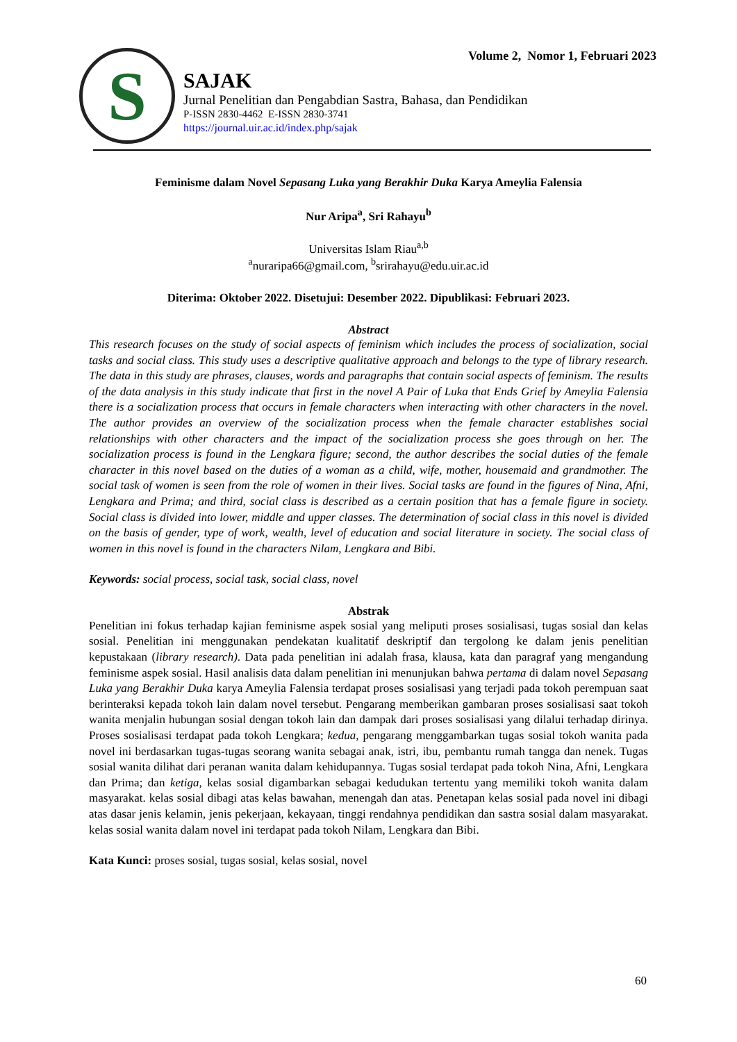Volume 2, Nomor 1, Februari 2023
S
SAJAK
Jurnal Penelitian dan Pengabdian Sastra, Bahasa, dan Pendidikan
P-ISSN 2830-4462 E-ISSN 2830-3741
https://journal.uir.ac.id/index.php/sajak
Feminisme dalam Novel Sepasang Luka yang Berakhir Duka Karya Ameylia Falensia
Nur Aripa<sup>a</sup>, Sri Rahayu<sup>b</sup>
Universitas Islam Riau<sup>a,b</sup>
<sup>a</sup> nuraripa66@gmail.com, <sup>b</sup>srirahayu@edu.uir.ac.id
Diterima: Oktober 2022. Disetujui: Desember 2022. Dipublikasi: Februari 2023.
Abstract
This research focuses on the study of social aspects of feminism which includes the process of socialization, social tasks and social class. This study uses a descriptive qualitative approach and belongs to the type of library research. The data in this study are phrases, clauses, words and paragraphs that contain social aspects of feminism. The results of the data analysis in this study indicate that first in the novel A Pair of Luka that Ends Grief by Ameylia Falensia there is a socialization process that occurs in female characters when interacting with other characters in the novel. The author provides an overview of the socialization process when the female character establishes social relationships with other characters and the impact of the socialization process she goes through on her. The socialization process is found in the Lengkara figure; second, the author describes the social duties of the female character in this novel based on the duties of a woman as a child, wife, mother, housemaid and grandmother. The social task of women is seen from the role of women in their lives. Social tasks are found in the figures of Nina, Afni, Lengkara and Prima; and third, social class is described as a certain position that has a female figure in society. Social class is divided into lower, middle and upper classes. The determination of social class in this novel is divided on the basis of gender, type of work, wealth, level of education and social literature in society. The social class of women in this novel is found in the characters Nilam, Lengkara and Bibi.
Keywords: social process, social task, social class, novel
Abstrak
Penelitian ini fokus terhadap kajian feminisme aspek sosial yang meliputi proses sosialisasi, tugas sosial dan kelas sosial. Penelitian ini menggunakan pendekatan kualitatif deskriptif dan tergolong ke dalam jenis penelitian kepustakaan (library research). Data pada penelitian ini adalah frasa, klausa, kata dan paragraf yang mengandung feminisme aspek sosial. Hasil analisis data dalam penelitian ini menunjukan bahwa pertama di dalam novel Sepasang Luka yang Berakhir Duka karya Ameylia Falensia terdapat proses sosialisasi yang terjadi pada tokoh perempuan saat berinteraksi kepada tokoh lain dalam novel tersebut. Pengarang memberikan gambaran proses sosialisasi saat tokoh wanita menjalin hubungan sosial dengan tokoh lain dan dampak dari proses sosialisasi yang dilalui terhadap dirinya. Proses sosialisasi terdapat pada tokoh Lengkara; kedua, pengarang menggambarkan tugas sosial tokoh wanita pada novel ini berdasarkan tugas-tugas seorang wanita sebagai anak, istri, ibu, pembantu rumah tangga dan nenek. Tugas sosial wanita dilihat dari peranan wanita dalam kehidupannya. Tugas sosial terdapat pada tokoh Nina, Afni, Lengkara dan Prima; dan ketiga, kelas sosial digambarkan sebagai kedudukan tertentu yang memiliki tokoh wanita dalam masyarakat. kelas sosial dibagi atas kelas bawahan, menengah dan atas. Penetapan kelas sosial pada novel ini dibagi atas dasar jenis kelamin, jenis pekerjaan, kekayaan, tinggi rendahnya pendidikan dan sastra sosial dalam masyarakat. kelas sosial wanita dalam novel ini terdapat pada tokoh Nilam, Lengkara dan Bibi.
Kata Kunci: proses sosial, tugas sosial, kelas sosial, novel
60